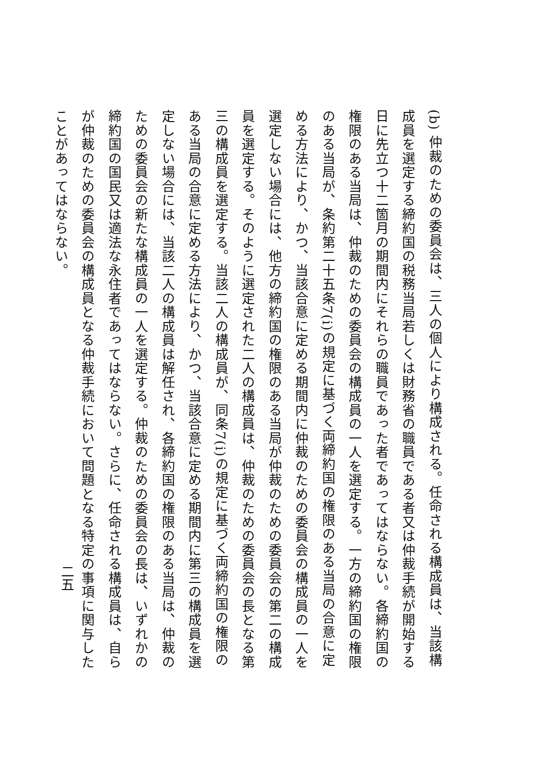(b) 仲裁のための委員会は、三人の個人により構成される。任命される構成員は、当該構成員を選定する締約国の税務当局若しくは財務省の職員である者又は仲裁手続が開始する日に先立つ十二箇月の期間内にそれらの職員であった者であってはならない。各締約国の権限のある当局は、仲裁のための委員会の構成員の一人を選定する。一方の締約国の権限のある当局が、条約第二十五条7(i)の規定に基づく両締約国の権限のある当局の合意に定める方法により、かつ、当該合意に定める期間内に仲裁のための委員会の構成員の一人を選定しない場合には、他方の締約国の権限のある当局が仲裁のための委員会の第二の構成員を選定する。そのように選定された二人の構成員は、仲裁のための委員会の長となる第三の構成員を選定する。当該二人の構成員が、同条7(i)の規定に基づく両締約国の権限のある当局の合意に定める方法により、かつ、当該合意に定める期間内に第三の構成員を選定しない場合には、当該二人の構成員は解任され、各締約国の権限のある当局は、仲裁のための委員会の新たな構成員の一人を選定する。仲裁のための委員会の長は、いずれかの締約国の国民又は適法な永住者であってはならない。さらに、任命される構成員は、自らが仲裁のための委員会の構成員となる仲裁手続において問題となる特定の事項に関与したことがあってはならない。
二五